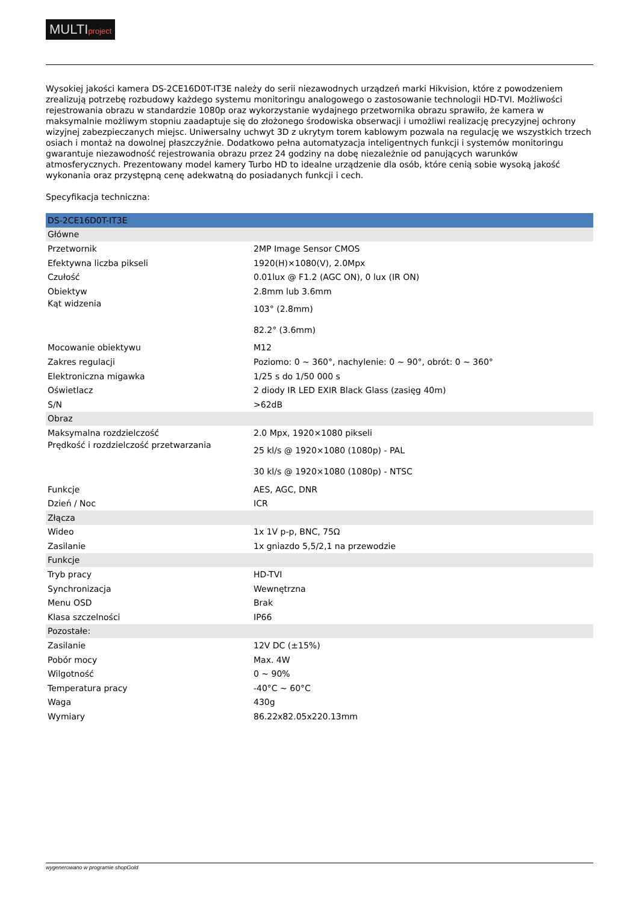MULTIproject
Wysokiej jakości kamera DS-2CE16D0T-IT3E należy do serii niezawodnych urządzeń marki Hikvision, które z powodzeniem zrealizują potrzebę rozbudowy każdego systemu monitoringu analogowego o zastosowanie technologii HD-TVI. Możliwości rejestrowania obrazu w standardzie 1080p oraz wykorzystanie wydajnego przetwornika obrazu sprawiło, że kamera w maksymalnie możliwym stopniu zaadaptuje się do złożonego środowiska obserwacji i umożliwi realizację precyzyjnej ochrony wizyjnej zabezpieczanych miejsc. Uniwersalny uchwyt 3D z ukrytym torem kablowym pozwala na regulację we wszystkich trzech osiach i montaż na dowolnej płaszczyźnie. Dodatkowo pełna automatyzacja inteligentnych funkcji i systemów monitoringu gwarantuje niezawodność rejestrowania obrazu przez 24 godziny na dobę niezależnie od panujących warunków atmosferycznych. Prezentowany model kamery Turbo HD to idealne urządzenie dla osób, które cenią sobie wysoką jakość wykonania oraz przystępną cenę adekwatną do posiadanych funkcji i cech.
Specyfikacja techniczna:
| DS-2CE16D0T-IT3E | |
| Główne | |
| Przetwornik | 2MP Image Sensor CMOS |
| Efektywna liczba pikseli | 1920(H)×1080(V), 2.0Mpx |
| Czułość | 0.01lux @ F1.2 (AGC ON), 0 lux (IR ON) |
| Obiektyw | 2.8mm lub 3.6mm |
| Kąt widzenia | 103° (2.8mm) 82.2° (3.6mm) |
| Mocowanie obiektywu | M12 |
| Zakres regulacji | Poziomo: 0 ~ 360°, nachylenie: 0 ~ 90°, obrót: 0 ~ 360° |
| Elektroniczna migawka | 1/25 s do 1/50 000 s |
| Oświetlacz | 2 diody IR LED EXIR Black Glass (zasięg 40m) |
| S/N | >62dB |
| Obraz | |
| Maksymalna rozdzielczość | 2.0 Mpx, 1920×1080 pikseli |
| Prędkość i rozdzielczość przetwarzania | 25 kl/s @ 1920×1080 (1080p) - PAL 30 kl/s @ 1920×1080 (1080p) - NTSC |
| Funkcje | AES, AGC, DNR |
| Dzień / Noc | ICR |
| Złącza | |
| Wideo | 1x 1V p-p, BNC, 75Ω |
| Zasilanie | 1x gniazdo 5,5/2,1 na przewodzie |
| Funkcje | |
| Tryb pracy | HD-TVI |
| Synchronizacja | Wewnętrzna |
| Menu OSD | Brak |
| Klasa szczelności | IP66 |
| Pozostałe: | |
| Zasilanie | 12V DC (±15%) |
| Pobór mocy | Max. 4W |
| Wilgotność | 0 ~ 90% |
| Temperatura pracy | -40°C ~ 60°C |
| Waga | 430g |
| Wymiary | 86.22x82.05x220.13mm |
wygenerowano w programie shopGold